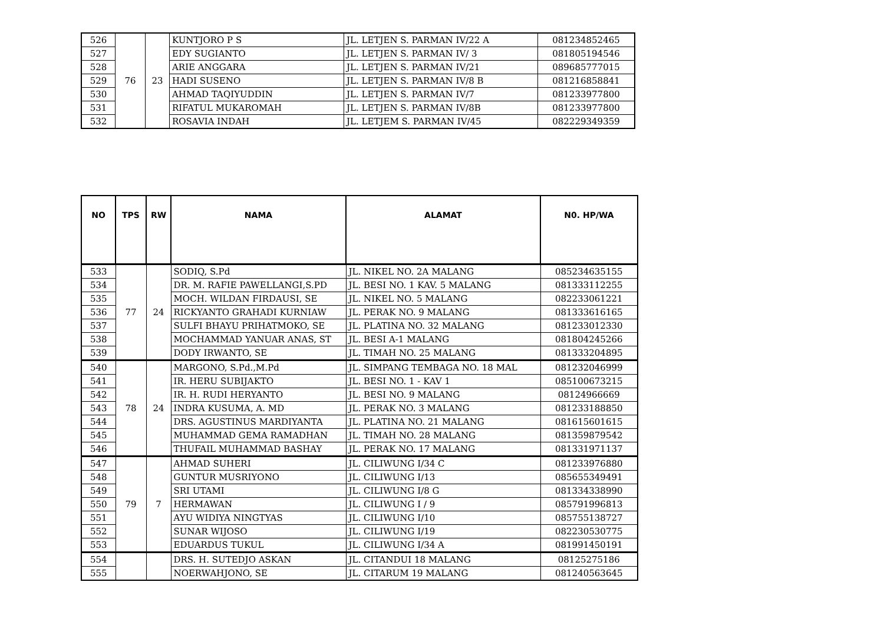| 526 | 76 | 23 | KUNTJORO P S | JL. LETJEN S. PARMAN IV/22 A | 081234852465 |
| 527 | | | EDY SUGIANTO | JL. LETJEN S. PARMAN IV/ 3 | 081805194546 |
| 528 | | | ARIE ANGGARA | JL. LETJEN S. PARMAN IV/21 | 089685777015 |
| 529 | | | HADI SUSENO | JL. LETJEN S. PARMAN IV/8 B | 081216858841 |
| 530 | | | AHMAD TAQIYUDDIN | JL. LETJEN S. PARMAN IV/7 | 081233977800 |
| 531 | | | RIFATUL MUKAROMAH | JL. LETJEN S. PARMAN IV/8B | 081233977800 |
| 532 | | | ROSAVIA INDAH | JL. LETJEM S. PARMAN IV/45 | 082229349359 |
| NO | TPS | RW | NAMA | ALAMAT | N0. HP/WA |
| --- | --- | --- | --- | --- | --- |
| 533 | 77 | 24 | SODIQ, S.Pd | JL. NIKEL NO. 2A MALANG | 085234635155 |
| 534 | | | DR. M. RAFIE PAWELLANGI,S.PD | JL. BESI NO. 1 KAV. 5 MALANG | 081333112255 |
| 535 | | | MOCH. WILDAN FIRDAUSI, SE | JL. NIKEL NO. 5 MALANG | 082233061221 |
| 536 | | | RICKYANTO GRAHADI KURNIAW | JL. PERAK NO. 9 MALANG | 081333616165 |
| 537 | | | SULFI BHAYU PRIHATMOKO, SE | JL. PLATINA NO. 32 MALANG | 081233012330 |
| 538 | | | MOCHAMMAD YANUAR ANAS, ST | JL. BESI A-1 MALANG | 081804245266 |
| 539 | | | DODY IRWANTO, SE | JL. TIMAH NO. 25 MALANG | 081333204895 |
| 540 | 78 | 24 | MARGONO, S.Pd.,M.Pd | JL. SIMPANG TEMBAGA NO. 18 MAL | 081232046999 |
| 541 | | | IR. HERU SUBIJAKTO | JL. BESI NO. 1 - KAV 1 | 085100673215 |
| 542 | | | IR. H. RUDI HERYANTO | JL. BESI NO. 9 MALANG | 08124966669 |
| 543 | | | INDRA KUSUMA, A. MD | JL. PERAK NO. 3 MALANG | 081233188850 |
| 544 | | | DRS. AGUSTINUS MARDIYANTA | JL. PLATINA NO. 21 MALANG | 081615601615 |
| 545 | | | MUHAMMAD GEMA RAMADHAN | JL. TIMAH NO. 28 MALANG | 081359879542 |
| 546 | | | THUFAIL MUHAMMAD BASHAY | JL. PERAK NO. 17 MALANG | 081331971137 |
| 547 | 79 | 7 | AHMAD SUHERI | JL. CILIWUNG I/34 C | 081233976880 |
| 548 | | | GUNTUR MUSRIYONO | JL. CILIWUNG I/13 | 085655349491 |
| 549 | | | SRI UTAMI | JL. CILIWUNG I/8 G | 081334338990 |
| 550 | | | HERMAWAN | JL. CILIWUNG I / 9 | 085791996813 |
| 551 | | | AYU WIDIYA NINGTYAS | JL. CILIWUNG I/10 | 085755138727 |
| 552 | | | SUNAR WIJOSO | JL. CILIWUNG I/19 | 082230530775 |
| 553 | | | EDUARDUS TUKUL | JL. CILIWUNG I/34 A | 081991450191 |
| 554 | | | DRS. H. SUTEDJO ASKAN | JL. CITANDUI 18 MALANG | 08125275186 |
| 555 | | | NOERWAHJONO, SE | JL. CITARUM 19 MALANG | 081240563645 |